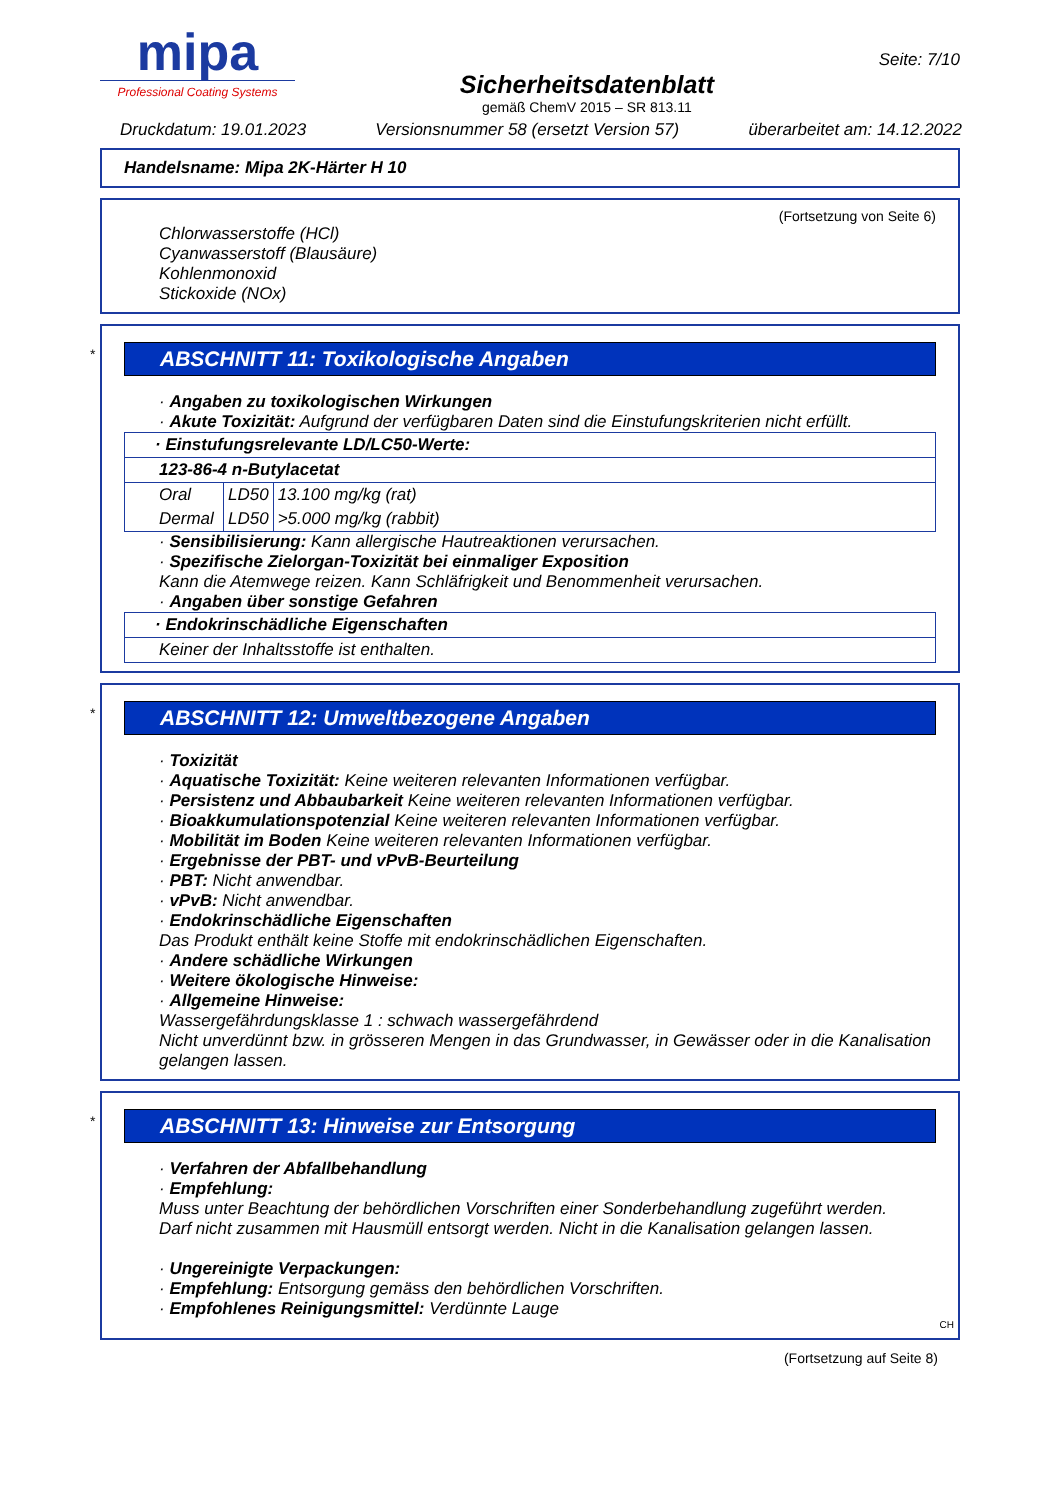mipa
Professional Coating Systems
Sicherheitsdatenblatt
gemäß ChemV 2015 – SR 813.11
Seite: 7/10
Druckdatum: 19.01.2023 Versionsnummer 58 (ersetzt Version 57) überarbeitet am: 14.12.2022
Handelsname: Mipa 2K-Härter H 10
(Fortsetzung von Seite 6)
Chlorwasserstoffe (HCl)
Cyanwasserstoff (Blausäure)
Kohlenmonoxid
Stickoxide (NOx)
*
ABSCHNITT 11: Toxikologische Angaben
· Angaben zu toxikologischen Wirkungen
· Akute Toxizität: Aufgrund der verfügbaren Daten sind die Einstufungskriterien nicht erfüllt.
| · Einstufungsrelevante LD/LC50-Werte: | | |
| 123-86-4 n-Butylacetat | | |
| Oral | LD50 | 13.100 mg/kg (rat) |
| Dermal | LD50 | >5.000 mg/kg (rabbit) |
· Sensibilisierung: Kann allergische Hautreaktionen verursachen.
· Spezifische Zielorgan-Toxizität bei einmaliger Exposition
Kann die Atemwege reizen. Kann Schläfrigkeit und Benommenheit verursachen.
· Angaben über sonstige Gefahren
| · Endokrinschädliche Eigenschaften |
| Keiner der Inhaltsstoffe ist enthalten. |
*
ABSCHNITT 12: Umweltbezogene Angaben
· Toxizität
· Aquatische Toxizität: Keine weiteren relevanten Informationen verfügbar.
· Persistenz und Abbaubarkeit Keine weiteren relevanten Informationen verfügbar.
· Bioakkumulationspotenzial Keine weiteren relevanten Informationen verfügbar.
· Mobilität im Boden Keine weiteren relevanten Informationen verfügbar.
· Ergebnisse der PBT- und vPvB-Beurteilung
· PBT: Nicht anwendbar.
· vPvB: Nicht anwendbar.
· Endokrinschädliche Eigenschaften
Das Produkt enthält keine Stoffe mit endokrinschädlichen Eigenschaften.
· Andere schädliche Wirkungen
· Weitere ökologische Hinweise:
· Allgemeine Hinweise:
Wassergefährdungsklasse 1 : schwach wassergefährdend
Nicht unverdünnt bzw. in grösseren Mengen in das Grundwasser, in Gewässer oder in die Kanalisation gelangen lassen.
*
ABSCHNITT 13: Hinweise zur Entsorgung
· Verfahren der Abfallbehandlung
· Empfehlung:
Muss unter Beachtung der behördlichen Vorschriften einer Sonderbehandlung zugeführt werden.
Darf nicht zusammen mit Hausmüll entsorgt werden. Nicht in die Kanalisation gelangen lassen.
· Ungereinigte Verpackungen:
· Empfehlung: Entsorgung gemäss den behördlichen Vorschriften.
· Empfohlenes Reinigungsmittel: Verdünnte Lauge
CH
(Fortsetzung auf Seite 8)